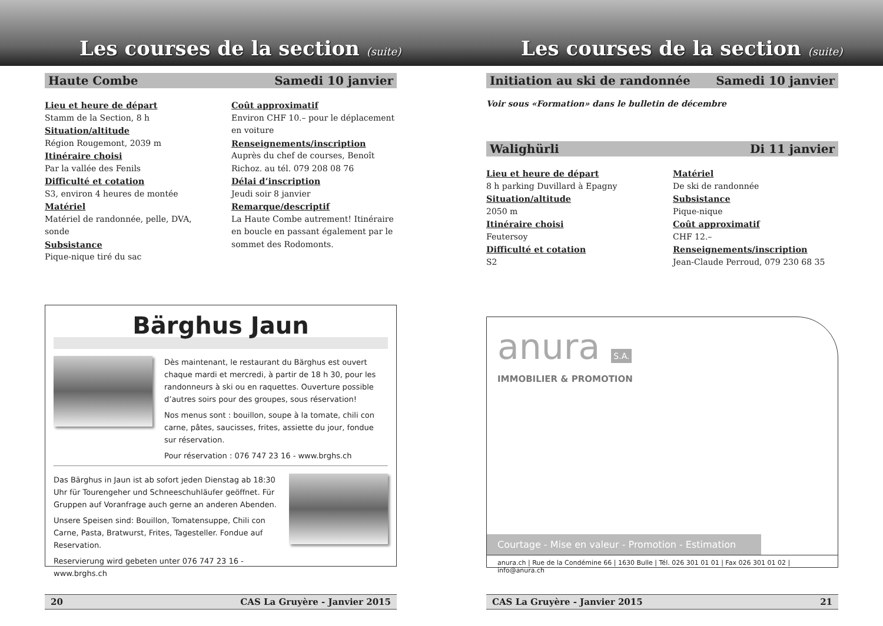Les courses de la section (suite)
Haute Combe Samedi 10 janvier
Lieu et heure de départ
Stamm de la Section, 8 h
Situation/altitude
Région Rougemont, 2039 m
Itinéraire choisi
Par la vallée des Fenils
Difficulté et cotation
S3, environ 4 heures de montée
Matériel
Matériel de randonnée, pelle, DVA, sonde
Subsistance
Pique-nique tiré du sac
Coût approximatif
Environ CHF 10.– pour le déplacement en voiture
Renseignements/inscription
Auprès du chef de courses, Benoît Richoz. au tél. 079 208 08 76
Délai d’inscription
Jeudi soir 8 janvier
Remarque/descriptif
La Haute Combe autrement! Itinéraire en boucle en passant également par le sommet des Rodomonts.
Bärghus Jaun
Dès maintenant, le restaurant du Bärghus est ouvert chaque mardi et mercredi, à partir de 18 h 30, pour les randonneurs à ski ou en raquettes. Ouverture possible d’autres soirs pour des groupes, sous réservation!
Nos menus sont : bouillon, soupe à la tomate, chili con carne, pâtes, saucisses, frites, assiette du jour, fondue sur réservation.
Pour réservation : 076 747 23 16 - www.brghs.ch
Das Bärghus in Jaun ist ab sofort jeden Dienstag ab 18:30 Uhr für Tourengeher und Schneeschuhläufer geöffnet. Für Gruppen auf Voranfrage auch gerne an anderen Abenden.
Unsere Speisen sind: Bouillon, Tomatensuppe, Chili con Carne, Pasta, Bratwurst, Frites, Tagesteller. Fondue auf Reservation.
Reservierung wird gebeten unter 076 747 23 16 - www.brghs.ch
20 CAS La Gruyère - Janvier 2015
Les courses de la section (suite)
Initiation au ski de randonnée Samedi 10 janvier
Voir sous «Formation» dans le bulletin de décembre
Walighürli Di 11 janvier
Lieu et heure de départ
8 h parking Duvillard à Epagny
Situation/altitude
2050 m
Itinéraire choisi
Feutersoy
Difficulté et cotation
S2
Matériel
De ski de randonnée
Subsistance
Pique-nique
Coût approximatif
CHF 12.–
Renseignements/inscription
Jean-Claude Perroud, 079 230 68 35
anura S.A.
IMMOBILIER & PROMOTION
Courtage - Mise en valeur - Promotion - Estimation
anura.ch | Rue de la Condémine 66 | 1630 Bulle | Tél. 026 301 01 01 | Fax 026 301 01 02 | info@anura.ch
CAS La Gruyère - Janvier 2015 21